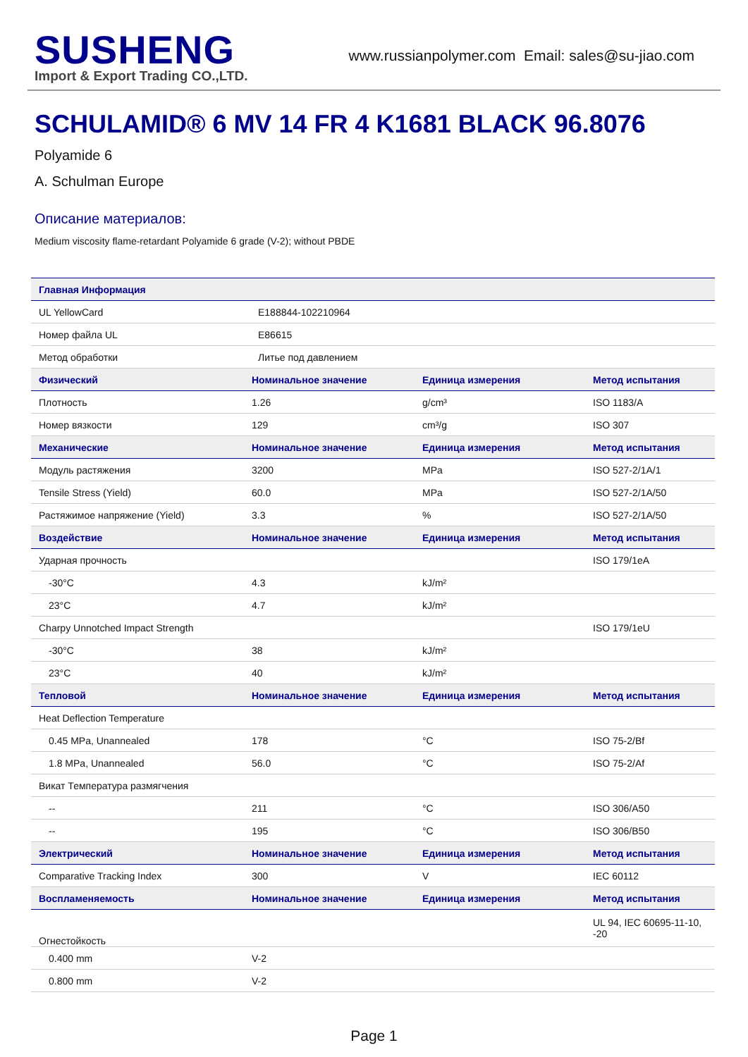SUSHENG
Import & Export Trading CO.,LTD.
www.russianpolymer.com Email: sales@su-jiao.com
SCHULAMID® 6 MV 14 FR 4 K1681 BLACK 96.8076
Polyamide 6
A. Schulman Europe
Описание материалов:
Medium viscosity flame-retardant Polyamide 6 grade (V-2); without PBDE
| Главная Информация | | | |
| --- | --- | --- | --- |
| UL YellowCard | E188844-102210964 | | |
| Номер файла UL | E86615 | | |
| Метод обработки | Литье под давлением | | |
| Физический | Номинальное значение | Единица измерения | Метод испытания |
| Плотность | 1.26 | g/cm³ | ISO 1183/A |
| Номер вязкости | 129 | cm³/g | ISO 307 |
| Механические | Номинальное значение | Единица измерения | Метод испытания |
| Модуль растяжения | 3200 | MPa | ISO 527-2/1A/1 |
| Tensile Stress (Yield) | 60.0 | MPa | ISO 527-2/1A/50 |
| Растяжимое напряжение (Yield) | 3.3 | % | ISO 527-2/1A/50 |
| Воздействие | Номинальное значение | Единица измерения | Метод испытания |
| Ударная прочность | | | ISO 179/1eA |
| -30°C | 4.3 | kJ/m² | |
| 23°C | 4.7 | kJ/m² | |
| Charpy Unnotched Impact Strength | | | ISO 179/1eU |
| -30°C | 38 | kJ/m² | |
| 23°C | 40 | kJ/m² | |
| Тепловой | Номинальное значение | Единица измерения | Метод испытания |
| Heat Deflection Temperature | | | |
| 0.45 MPa, Unannealed | 178 | °C | ISO 75-2/Bf |
| 1.8 MPa, Unannealed | 56.0 | °C | ISO 75-2/Af |
| Викат Температура размягчения | | | |
| -- | 211 | °C | ISO 306/A50 |
| -- | 195 | °C | ISO 306/B50 |
| Электрический | Номинальное значение | Единица измерения | Метод испытания |
| Comparative Tracking Index | 300 | V | IEC 60112 |
| Воспламеняемость | Номинальное значение | Единица измерения | Метод испытания |
| Огнестойкость | | | UL 94, IEC 60695-11-10, -20 |
| 0.400 mm | V-2 | | |
| 0.800 mm | V-2 | | |
Page 1